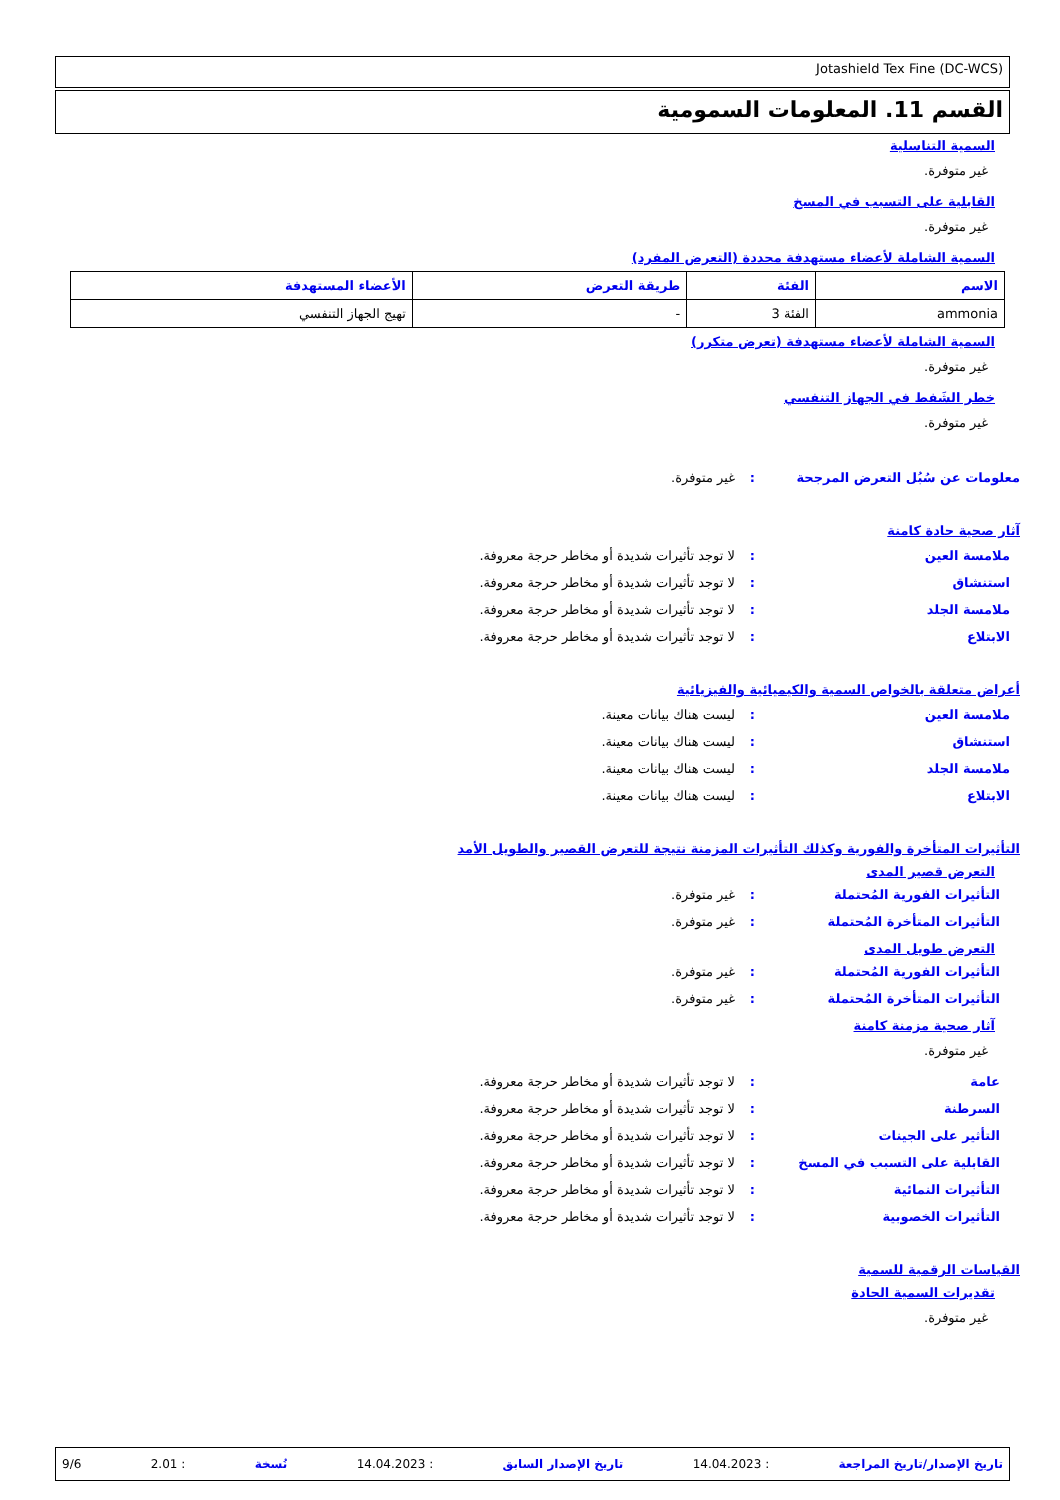Jotashield Tex Fine (DC-WCS)
القسم 11. المعلومات السمومية
السمية التناسلية
غير متوفرة.
القابلية على التسبب في المسخ
غير متوفرة.
السمية الشاملة لأعضاء مستهدفة محددة (التعرض المفرد)
| الاسم | الفئة | طريقة التعرض | الأعضاء المستهدفة |
| --- | --- | --- | --- |
| ammonia | الفئة 3 | - | تهيج الجهاز التنفسي |
السمية الشاملة لأعضاء مستهدفة (تعرض متكرر)
غير متوفرة.
خطر الشَفط في الجهاز التنفسي
غير متوفرة.
معلومات عن سُبُل التعرض المرجحة: غير متوفرة.
آثار صحية حادة كامنة
ملامسة العين: لا توجد تأثيرات شديدة أو مخاطر حرجة معروفة.
استنشاق: لا توجد تأثيرات شديدة أو مخاطر حرجة معروفة.
ملامسة الجلد: لا توجد تأثيرات شديدة أو مخاطر حرجة معروفة.
الابتلاع: لا توجد تأثيرات شديدة أو مخاطر حرجة معروفة.
أعراض متعلقة بالخواص السمية والكيميائية والفيزيائية
ملامسة العين: ليست هناك بيانات معينة.
استنشاق: ليست هناك بيانات معينة.
ملامسة الجلد: ليست هناك بيانات معينة.
الابتلاع: ليست هناك بيانات معينة.
التأثيرات المتأخرة والفورية وكذلك التأثيرات المزمنة نتيجة للتعرض القصير والطويل الأمد
التعرض قصير المدى
التأثيرات الفورية المُحتملة: غير متوفرة.
التأثيرات المتأخرة المُحتملة: غير متوفرة.
التعرض طويل المدى
التأثيرات الفورية المُحتملة: غير متوفرة.
التأثيرات المتأخرة المُحتملة: غير متوفرة.
آثار صحية مزمنة كامنة
غير متوفرة.
عامة: لا توجد تأثيرات شديدة أو مخاطر حرجة معروفة.
السرطنة: لا توجد تأثيرات شديدة أو مخاطر حرجة معروفة.
التأثير على الجينات: لا توجد تأثيرات شديدة أو مخاطر حرجة معروفة.
القابلية على التسبب في المسخ: لا توجد تأثيرات شديدة أو مخاطر حرجة معروفة.
التأثيرات النمائية: لا توجد تأثيرات شديدة أو مخاطر حرجة معروفة.
التأثيرات الخصوبية: لا توجد تأثيرات شديدة أو مخاطر حرجة معروفة.
القياسات الرقمية للسمية
تقديرات السمية الحادة
غير متوفرة.
تاريخ الإصدار/تاريخ المراجعة: 14.04.2023 تاريخ الإصدار السابق: 14.04.2023 نُسخة: 2.01 9/6